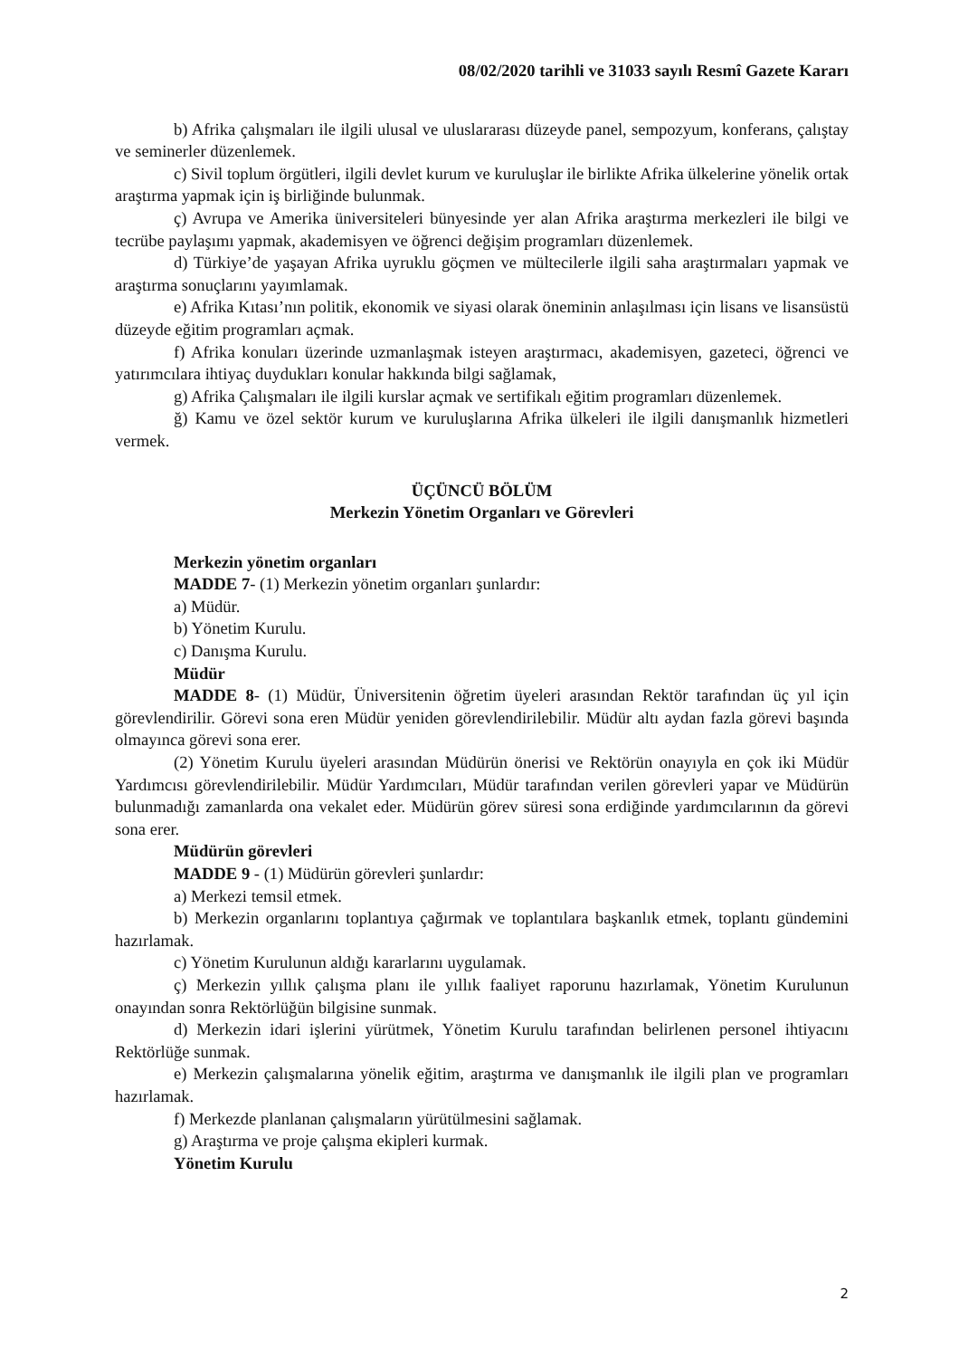08/02/2020 tarihli ve 31033 sayılı Resmî Gazete Kararı
b) Afrika çalışmaları ile ilgili ulusal ve uluslararası düzeyde panel, sempozyum, konferans, çalıştay ve seminerler düzenlemek.
c) Sivil toplum örgütleri, ilgili devlet kurum ve kuruluşlar ile birlikte Afrika ülkelerine yönelik ortak araştırma yapmak için iş birliğinde bulunmak.
ç) Avrupa ve Amerika üniversiteleri bünyesinde yer alan Afrika araştırma merkezleri ile bilgi ve tecrübe paylaşımı yapmak, akademisyen ve öğrenci değişim programları düzenlemek.
d) Türkiye’de yaşayan Afrika uyruklu göçmen ve mültecilerle ilgili saha araştırmaları yapmak ve araştırma sonuçlarını yayımlamak.
e) Afrika Kıtası’nın politik, ekonomik ve siyasi olarak öneminin anlaşılması için lisans ve lisansüstü düzeyde eğitim programları açmak.
f) Afrika konuları üzerinde uzmanlaşmak isteyen araştırmacı, akademisyen, gazeteci, öğrenci ve yatırımcılara ihtiyaç duydukları konular hakkında bilgi sağlamak,
g) Afrika Çalışmaları ile ilgili kurslar açmak ve sertifikalı eğitim programları düzenlemek.
ğ) Kamu ve özel sektör kurum ve kuruluşlarına Afrika ülkeleri ile ilgili danışmanlık hizmetleri vermek.
ÜÇÜNCÜ BÖLÜM
Merkezin Yönetim Organları ve Görevleri
Merkezin yönetim organları
MADDE 7- (1) Merkezin yönetim organları şunlardır:
a) Müdür.
b) Yönetim Kurulu.
c) Danışma Kurulu.
Müdür
MADDE 8- (1) Müdür, Üniversitenin öğretim üyeleri arasından Rektör tarafından üç yıl için görevlendirilir. Görevi sona eren Müdür yeniden görevlendirilebilir. Müdür altı aydan fazla görevi başında olmayınca görevi sona erer.
(2) Yönetim Kurulu üyeleri arasından Müdürün önerisi ve Rektörün onayıyla en çok iki Müdür Yardımcısı görevlendirilebilir. Müdür Yardımcıları, Müdür tarafından verilen görevleri yapar ve Müdürün bulunmadığı zamanlarda ona vekalet eder. Müdürün görev süresi sona erdiğinde yardımcılarının da görevi sona erer.
Müdürün görevleri
MADDE 9 - (1) Müdürün görevleri şunlardır:
a) Merkezi temsil etmek.
b) Merkezin organlarını toplantıya çağırmak ve toplantılara başkanlık etmek, toplantı gündemini hazırlamak.
c) Yönetim Kurulunun aldığı kararlarını uygulamak.
ç) Merkezin yıllık çalışma planı ile yıllık faaliyet raporunu hazırlamak, Yönetim Kurulunun onayından sonra Rektörlüğün bilgisine sunmak.
d) Merkezin idari işlerini yürütmek, Yönetim Kurulu tarafından belirlenen personel ihtiyacını Rektörlüğe sunmak.
e) Merkezin çalışmalarına yönelik eğitim, araştırma ve danışmanlık ile ilgili plan ve programları hazırlamak.
f) Merkezde planlanan çalışmaların yürütülmesini sağlamak.
g) Araştırma ve proje çalışma ekipleri kurmak.
Yönetim Kurulu
2